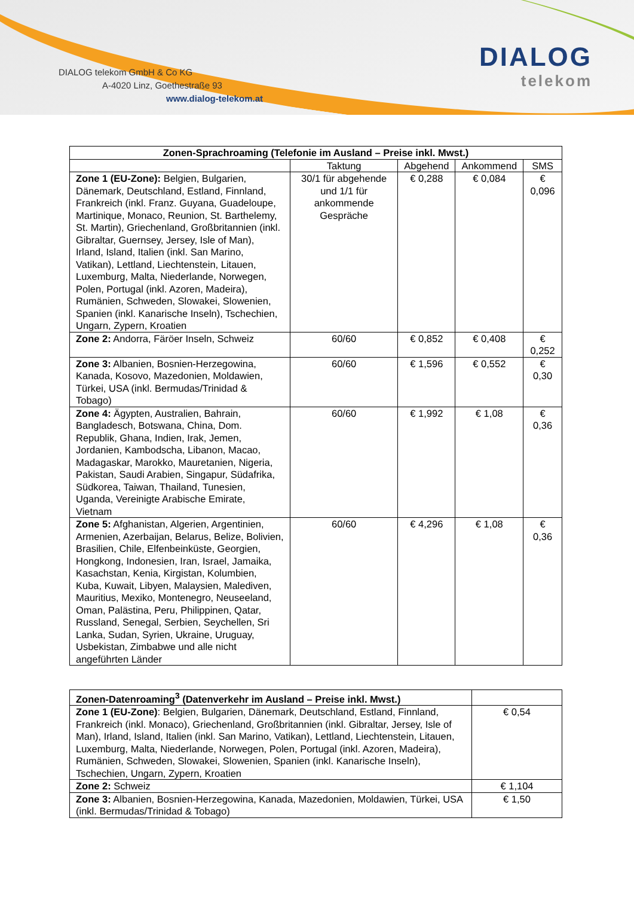DIALOG telekom GmbH & Co KG
A-4020 Linz, Goethestraße 93
www.dialog-telekom.at
DIALOG
telekom
| Zonen-Sprachroaming (Telefonie im Ausland – Preise inkl. Mwst.) | | | | |
| --- | --- | --- | --- | --- |
| | Taktung | Abgehend | Ankommend | SMS |
| Zone 1 (EU-Zone): Belgien, Bulgarien, Dänemark, Deutschland, Estland, Finnland, Frankreich (inkl. Franz. Guyana, Guadeloupe, Martinique, Monaco, Reunion, St. Barthelemy, St. Martin), Griechenland, Großbritannien (inkl. Gibraltar, Guernsey, Jersey, Isle of Man), Irland, Island, Italien (inkl. San Marino, Vatikan), Lettland, Liechtenstein, Litauen, Luxemburg, Malta, Niederlande, Norwegen, Polen, Portugal (inkl. Azoren, Madeira), Rumänien, Schweden, Slowakei, Slowenien, Spanien (inkl. Kanarische Inseln), Tschechien, Ungarn, Zypern, Kroatien | 30/1 für abgehende und 1/1 für ankommende Gespräche | € 0,288 | € 0,084 | € 0,096 |
| Zone 2: Andorra, Färöer Inseln, Schweiz | 60/60 | € 0,852 | € 0,408 | € 0,252 |
| Zone 3: Albanien, Bosnien-Herzegowina, Kanada, Kosovo, Mazedonien, Moldawien, Türkei, USA (inkl. Bermudas/Trinidad & Tobago) | 60/60 | € 1,596 | € 0,552 | € 0,30 |
| Zone 4: Ägypten, Australien, Bahrain, Bangladesch, Botswana, China, Dom. Republik, Ghana, Indien, Irak, Jemen, Jordanien, Kambodscha, Libanon, Macao, Madagaskar, Marokko, Mauretanien, Nigeria, Pakistan, Saudi Arabien, Singapur, Südafrika, Südkorea, Taiwan, Thailand, Tunesien, Uganda, Vereinigte Arabische Emirate, Vietnam | 60/60 | € 1,992 | € 1,08 | € 0,36 |
| Zone 5: Afghanistan, Algerien, Argentinien, Armenien, Azerbaijan, Belarus, Belize, Bolivien, Brasilien, Chile, Elfenbeinküste, Georgien, Hongkong, Indonesien, Iran, Israel, Jamaika, Kasachstan, Kenia, Kirgistan, Kolumbien, Kuba, Kuwait, Libyen, Malaysien, Malediven, Mauritius, Mexiko, Montenegro, Neuseeland, Oman, Palästina, Peru, Philippinen, Qatar, Russland, Senegal, Serbien, Seychellen, Sri Lanka, Sudan, Syrien, Ukraine, Uruguay, Usbekistan, Zimbabwe und alle nicht angeführten Länder | 60/60 | € 4,296 | € 1,08 | € 0,36 |
| Zonen-Datenroaming<sup>3</sup> (Datenverkehr im Ausland – Preise inkl. Mwst.) | |
| Zone 1 (EU-Zone) : Belgien, Bulgarien, Dänemark, Deutschland, Estland, Finnland, Frankreich (inkl. Monaco), Griechenland, Großbritannien (inkl. Gibraltar, Jersey, Isle of Man), Irland, Island, Italien (inkl. San Marino, Vatikan), Lettland, Liechtenstein, Litauen, Luxemburg, Malta, Niederlande, Norwegen, Polen, Portugal (inkl. Azoren, Madeira), Rumänien, Schweden, Slowakei, Slowenien, Spanien (inkl. Kanarische Inseln), Tschechien, Ungarn, Zypern, Kroatien | € 0,54 |
| Zone 2: Schweiz | € 1,104 |
| Zone 3: Albanien, Bosnien-Herzegowina, Kanada, Mazedonien, Moldawien, Türkei, USA (inkl. Bermudas/Trinidad & Tobago) | € 1,50 |